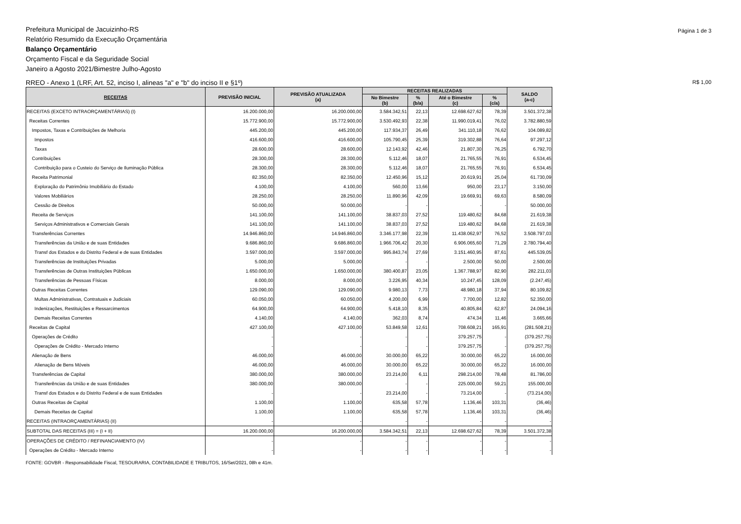Página 1 de 3 Prefeitura Municipal de Jacuizinho-RS
Relatório Resumido da Execução Orçamentária
Balanço Orçamentário
Orçamento Fiscal e da Seguridade Social
Janeiro a Agosto 2021/Bimestre Julho-Agosto
R$ 1,00 RREO - Anexo 1 (LRF, Art. 52, inciso I, alineas "a" e "b" do inciso II e §1º)
| RECEITAS | PREVISÃO INICIAL | PREVISÃO ATUALIZADA (a) | RECEITAS REALIZADAS | | | | SALDO (a-c) |
| --- | --- | --- | --- | --- | --- | --- | --- |
| | | | No Bimestre (b) | % (b/a) | Até o Bimestre (c) | % (c/a) | |
| RECEITAS (EXCETO INTRAORÇAMENTÁRIAS) (I) | 16.200.000,00 | 16.200.000,00 | 3.584.342,51 | 22,13 | 12.698.627,62 | 78,39 | 3.501.372,38 |
| Receitas Correntes | 15.772.900,00 | 15.772.900,00 | 3.530.492,93 | 22,38 | 11.990.019,41 | 76,02 | 3.782.880,59 |
| Impostos, Taxas e Contribuições de Melhoria | 445.200,00 | 445.200,00 | 117.934,37 | 26,49 | 341.110,18 | 76,62 | 104.089,82 |
| Impostos | 416.600,00 | 416.600,00 | 105.790,45 | 25,39 | 319.302,88 | 76,64 | 97.297,12 |
| Taxas | 28.600,00 | 28.600,00 | 12.143,92 | 42,46 | 21.807,30 | 76,25 | 6.792,70 |
| Contribuições | 28.300,00 | 28.300,00 | 5.112,46 | 18,07 | 21.765,55 | 76,91 | 6.534,45 |
| Contribuição para o Custeio do Serviço de Iluminação Pública | 28.300,00 | 28.300,00 | 5.112,46 | 18,07 | 21.765,55 | 76,91 | 6.534,45 |
| Receita Patrimonial | 82.350,00 | 82.350,00 | 12.450,96 | 15,12 | 20.619,91 | 25,04 | 61.730,09 |
| Exploração do Patrimônio Imobiliário do Estado | 4.100,00 | 4.100,00 | 560,00 | 13,66 | 950,00 | 23,17 | 3.150,00 |
| Valores Mobiliários | 28.250,00 | 28.250,00 | 11.890,96 | 42,09 | 19.669,91 | 69,63 | 8.580,09 |
| Cessão de Direitos | 50.000,00 | 50.000,00 | - | - | - | - | 50.000,00 |
| Receita de Serviços | 141.100,00 | 141.100,00 | 38.837,03 | 27,52 | 119.480,62 | 84,68 | 21.619,38 |
| Serviços Administrativos e Comerciais Gerais | 141.100,00 | 141.100,00 | 38.837,03 | 27,52 | 119.480,62 | 84,68 | 21.619,38 |
| Transferências Correntes | 14.946.860,00 | 14.946.860,00 | 3.346.177,98 | 22,39 | 11.438.062,97 | 76,52 | 3.508.797,03 |
| Transferências da União e de suas Entidades | 9.686.860,00 | 9.686.860,00 | 1.966.706,42 | 20,30 | 6.906.065,60 | 71,29 | 2.780.794,40 |
| Transf dos Estados e do Distrito Federal e de suas Entidades | 3.597.000,00 | 3.597.000,00 | 995.843,74 | 27,69 | 3.151.460,95 | 87,61 | 445.539,05 |
| Transferências de Instituições Privadas | 5.000,00 | 5.000,00 | - | - | 2.500,00 | 50,00 | 2.500,00 |
| Transferências de Outras Instituições Públicas | 1.650.000,00 | 1.650.000,00 | 380.400,87 | 23,05 | 1.367.788,97 | 82,90 | 282.211,03 |
| Transferências de Pessoas Físicas | 8.000,00 | 8.000,00 | 3.226,95 | 40,34 | 10.247,45 | 128,09 | (2.247,45) |
| Outras Receitas Correntes | 129.090,00 | 129.090,00 | 9.980,13 | 7,73 | 48.980,18 | 37,94 | 80.109,82 |
| Multas Administrativas, Contratuais e Judiciais | 60.050,00 | 60.050,00 | 4.200,00 | 6,99 | 7.700,00 | 12,82 | 52.350,00 |
| Indenizações, Restituições e Ressarcimentos | 64.900,00 | 64.900,00 | 5.418,10 | 8,35 | 40.805,84 | 62,87 | 24.094,16 |
| Demais Receitas Correntes | 4.140,00 | 4.140,00 | 362,03 | 8,74 | 474,34 | 11,46 | 3.665,66 |
| Receitas de Capital | 427.100,00 | 427.100,00 | 53.849,58 | 12,61 | 708.608,21 | 165,91 | (281.508,21) |
| Operações de Crédito | - | - | - | - | 379.257,75 | - | (379.257,75) |
| Operações de Crédito - Mercado Interno | - | - | - | - | 379.257,75 | - | (379.257,75) |
| Alienação de Bens | 46.000,00 | 46.000,00 | 30.000,00 | 65,22 | 30.000,00 | 65,22 | 16.000,00 |
| Alienação de Bens Móveis | 46.000,00 | 46.000,00 | 30.000,00 | 65,22 | 30.000,00 | 65,22 | 16.000,00 |
| Transferências de Capital | 380.000,00 | 380.000,00 | 23.214,00 | 6,11 | 298.214,00 | 78,48 | 81.786,00 |
| Transferências da União e de suas Entidades | 380.000,00 | 380.000,00 | - | - | 225.000,00 | 59,21 | 155.000,00 |
| Transf dos Estados e do Distrito Federal e de suas Entidades | - | - | 23.214,00 | - | 73.214,00 | - | (73.214,00) |
| Outras Receitas de Capital | 1.100,00 | 1.100,00 | 635,58 | 57,78 | 1.136,46 | 103,31 | (36,46) |
| Demais Receitas de Capital | 1.100,00 | 1.100,00 | 635,58 | 57,78 | 1.136,46 | 103,31 | (36,46) |
| RECEITAS (INTRAORÇAMENTÁRIAS) (II) | - | - | - | - | - | - | - |
| SUBTOTAL DAS RECEITAS (III) = (I + II) | 16.200.000,00 | 16.200.000,00 | 3.584.342,51 | 22,13 | 12.698.627,62 | 78,39 | 3.501.372,38 |
| OPERAÇÕES DE CRÉDITO / REFINANCIAMENTO (IV) | - | - | - | - | - | - | - |
| Operações de Crédito - Mercado Interno | - | - | - | - | - | - | - |
FONTE: GOVBR - Responsabilidade Fiscal, TESOURARIA, CONTABILIDADE E TRIBUTOS, 16/Set/2021, 08h e 41m.